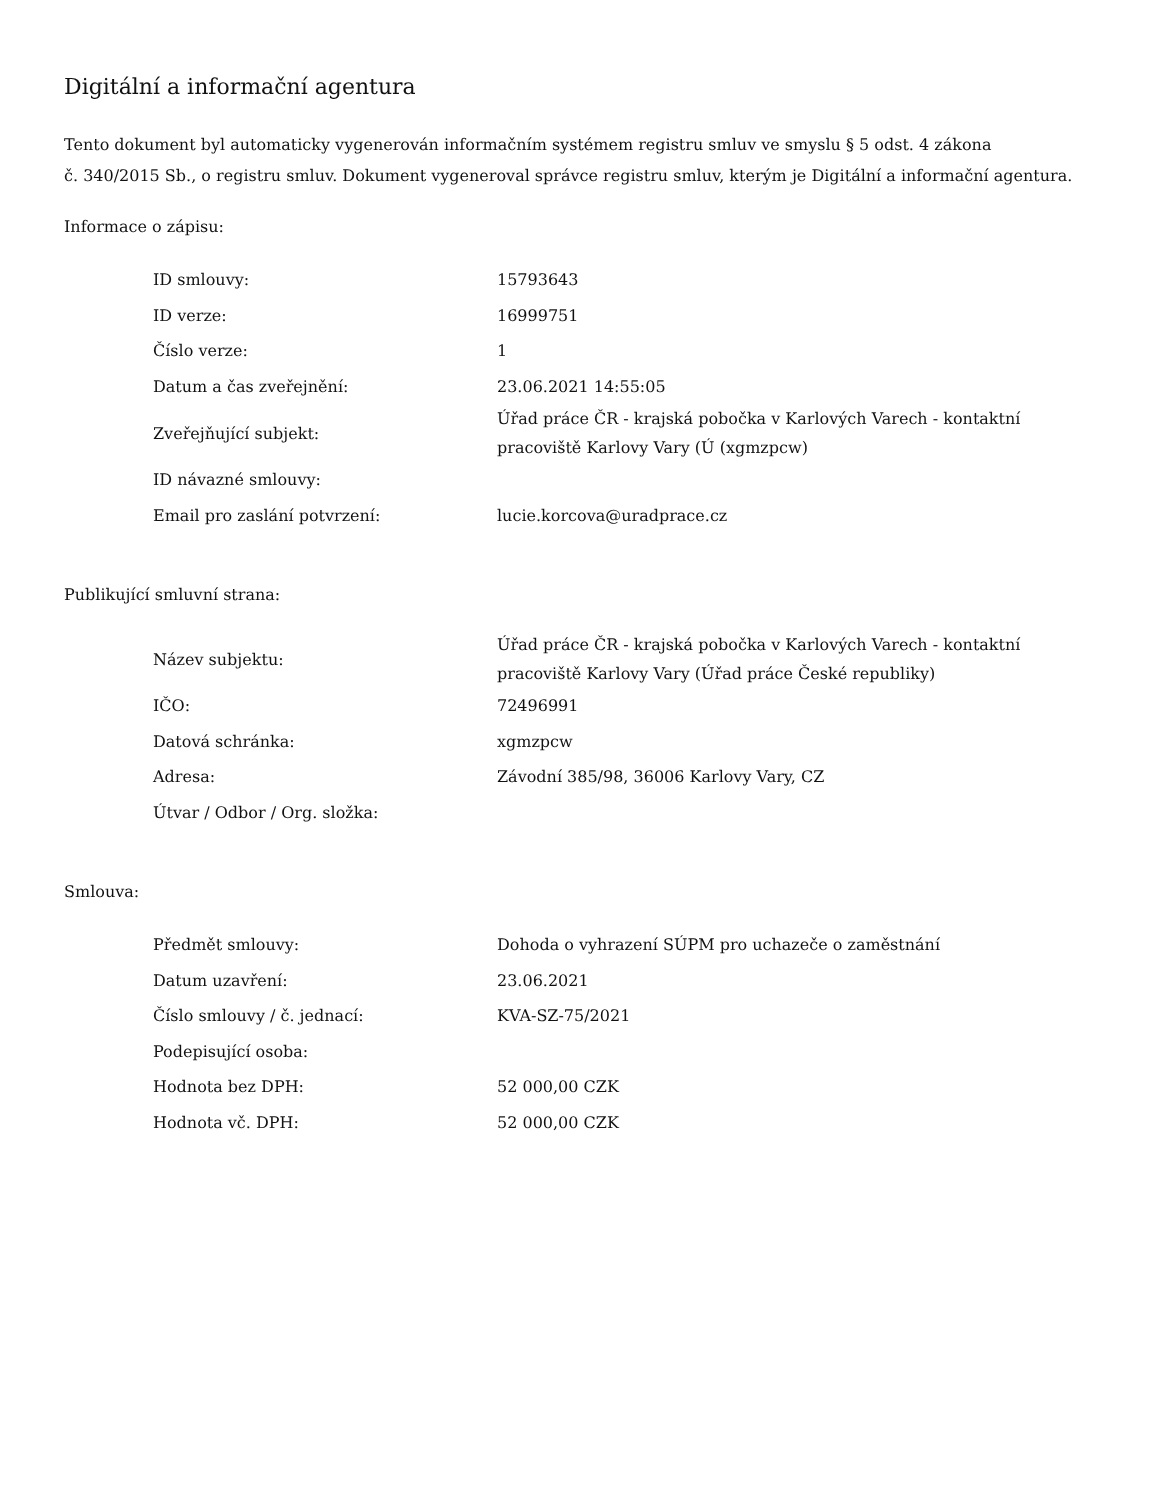Digitální a informační agentura
Tento dokument byl automaticky vygenerován informačním systémem registru smluv ve smyslu § 5 odst. 4 zákona
č. 340/2015 Sb., o registru smluv. Dokument vygeneroval správce registru smluv, kterým je Digitální a informační agentura.
Informace o zápisu:
| ID smlouvy: | 15793643 |
| ID verze: | 16999751 |
| Číslo verze: | 1 |
| Datum a čas zveřejnění: | 23.06.2021 14:55:05 |
| Zveřejňující subjekt: | Úřad práce ČR - krajská pobočka v Karlových Varech - kontaktní pracoviště Karlovy Vary (Ú (xgmzpcw) |
| ID návazné smlouvy: | |
| Email pro zaslání potvrzení: | lucie.korcova@uradprace.cz |
Publikující smluvní strana:
| Název subjektu: | Úřad práce ČR - krajská pobočka v Karlových Varech - kontaktní pracoviště Karlovy Vary (Úřad práce České republiky) |
| IČO: | 72496991 |
| Datová schránka: | xgmzpcw |
| Adresa: | Závodní 385/98, 36006 Karlovy Vary, CZ |
| Útvar / Odbor / Org. složka: | |
Smlouva:
| Předmět smlouvy: | Dohoda o vyhrazení SÚPM pro uchazeče o zaměstnání |
| Datum uzavření: | 23.06.2021 |
| Číslo smlouvy / č. jednací: | KVA-SZ-75/2021 |
| Podepisující osoba: | |
| Hodnota bez DPH: | 52 000,00 CZK |
| Hodnota vč. DPH: | 52 000,00 CZK |